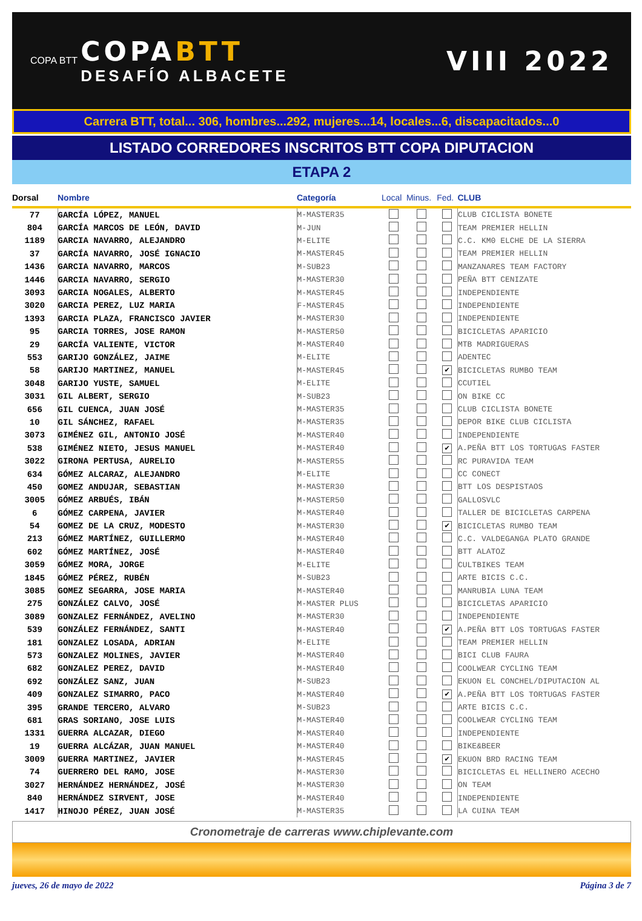COPA BTT
COPABTT
DESAFÍO ALBACETE
VIII 2022
Carrera BTT, total... 306, hombres...292, mujeres...14, locales...6, discapacitados...0
LISTADO CORREDORES INSCRITOS BTT COPA DIPUTACION
ETAPA 2
| Dorsal | Nombre | Categoría | Local | Minus. | Fed. | CLUB |
| --- | --- | --- | --- | --- | --- | --- |
| 77 | GARCÍA LÓPEZ, MANUEL | M-MASTER35 | | | | CLUB CICLISTA BONETE |
| 804 | GARCÍA MARCOS DE LEÓN, DAVID | M-JUN | | | | TEAM PREMIER HELLIN |
| 1189 | GARCIA NAVARRO, ALEJANDRO | M-ELITE | | | | C.C. KM0 ELCHE DE LA SIERRA |
| 37 | GARCÍA NAVARRO, JOSÉ IGNACIO | M-MASTER45 | | | | TEAM PREMIER HELLIN |
| 1436 | GARCIA NAVARRO, MARCOS | M-SUB23 | | | | MANZANARES TEAM FACTORY |
| 1446 | GARCIA NAVARRO, SERGIO | M-MASTER30 | | | | PEÑA BTT CENIZATE |
| 3093 | GARCIA NOGALES, ALBERTO | M-MASTER45 | | | | INDEPENDIENTE |
| 3020 | GARCIA PEREZ, LUZ MARIA | F-MASTER45 | | | | INDEPENDIENTE |
| 1393 | GARCIA PLAZA, FRANCISCO JAVIER | M-MASTER30 | | | | INDEPENDIENTE |
| 95 | GARCIA TORRES, JOSE RAMON | M-MASTER50 | | | | BICICLETAS APARICIO |
| 29 | GARCÍA VALIENTE, VICTOR | M-MASTER40 | | | | MTB MADRIGUERAS |
| 553 | GARIJO GONZÁLEZ, JAIME | M-ELITE | | | | ADENTEC |
| 58 | GARIJO MARTINEZ, MANUEL | M-MASTER45 | | | ✔ | BICICLETAS RUMBO TEAM |
| 3048 | GARIJO YUSTE, SAMUEL | M-ELITE | | | | CCUTIEL |
| 3031 | GIL ALBERT, SERGIO | M-SUB23 | | | | ON BIKE CC |
| 656 | GIL CUENCA, JUAN JOSÉ | M-MASTER35 | | | | CLUB CICLISTA BONETE |
| 10 | GIL SÁNCHEZ, RAFAEL | M-MASTER35 | | | | DEPOR BIKE CLUB CICLISTA |
| 3073 | GIMÉNEZ GIL, ANTONIO JOSÉ | M-MASTER40 | | | | INDEPENDIENTE |
| 538 | GIMÉNEZ NIETO, JESUS MANUEL | M-MASTER40 | | | ✔ | A.PEÑA BTT LOS TORTUGAS FASTER |
| 3022 | GIRONA PERTUSA, AURELIO | M-MASTER55 | | | | RC PURAVIDA TEAM |
| 634 | GÓMEZ ALCARAZ, ALEJANDRO | M-ELITE | | | | CC CONECT |
| 450 | GOMEZ ANDUJAR, SEBASTIAN | M-MASTER30 | | | | BTT LOS DESPISTAOS |
| 3005 | GÓMEZ ARBUÉS, IBÁN | M-MASTER50 | | | | GALLOSVLC |
| 6 | GÓMEZ CARPENA, JAVIER | M-MASTER40 | | | | TALLER DE BICICLETAS CARPENA |
| 54 | GOMEZ DE LA CRUZ, MODESTO | M-MASTER30 | | | ✔ | BICICLETAS RUMBO TEAM |
| 213 | GÓMEZ MARTÍNEZ, GUILLERMO | M-MASTER40 | | | | C.C. VALDEGANGA PLATO GRANDE |
| 602 | GÓMEZ MARTÍNEZ, JOSÉ | M-MASTER40 | | | | BTT ALATOZ |
| 3059 | GÓMEZ MORA, JORGE | M-ELITE | | | | CULTBIKES TEAM |
| 1845 | GÓMEZ PÉREZ, RUBÉN | M-SUB23 | | | | ARTE BICIS C.C. |
| 3085 | GOMEZ SEGARRA, JOSE MARIA | M-MASTER40 | | | | MANRUBIA LUNA TEAM |
| 275 | GONZÁLEZ CALVO, JOSÉ | M-MASTER PLUS | | | | BICICLETAS APARICIO |
| 3089 | GONZALEZ FERNÁNDEZ, AVELINO | M-MASTER30 | | | | INDEPENDIENTE |
| 539 | GONZÁLEZ FERNÁNDEZ, SANTI | M-MASTER40 | | | ✔ | A.PEÑA BTT LOS TORTUGAS FASTER |
| 181 | GONZALEZ LOSADA, ADRIAN | M-ELITE | | | | TEAM PREMIER HELLIN |
| 573 | GONZALEZ MOLINES, JAVIER | M-MASTER40 | | | | BICI CLUB FAURA |
| 682 | GONZALEZ PEREZ, DAVID | M-MASTER40 | | | | COOLWEAR CYCLING TEAM |
| 692 | GONZÁLEZ SANZ, JUAN | M-SUB23 | | | | EKUON EL CONCHEL/DIPUTACION AL |
| 409 | GONZALEZ SIMARRO, PACO | M-MASTER40 | | | ✔ | A.PEÑA BTT LOS TORTUGAS FASTER |
| 395 | GRANDE TERCERO, ALVARO | M-SUB23 | | | | ARTE BICIS C.C. |
| 681 | GRAS SORIANO, JOSE LUIS | M-MASTER40 | | | | COOLWEAR CYCLING TEAM |
| 1331 | GUERRA ALCAZAR, DIEGO | M-MASTER40 | | | | INDEPENDIENTE |
| 19 | GUERRA ALCÁZAR, JUAN MANUEL | M-MASTER40 | | | | BIKE&BEER |
| 3009 | GUERRA MARTINEZ, JAVIER | M-MASTER45 | | | ✔ | EKUON BRD RACING TEAM |
| 74 | GUERRERO DEL RAMO, JOSE | M-MASTER30 | | | | BICICLETAS EL HELLINERO ACECHO |
| 3027 | HERNÁNDEZ HERNÁNDEZ, JOSÉ | M-MASTER30 | | | | ON TEAM |
| 840 | HERNÁNDEZ SIRVENT, JOSE | M-MASTER40 | | | | INDEPENDIENTE |
| 1417 | HINOJO PÉREZ, JUAN JOSÉ | M-MASTER35 | | | | LA CUINA TEAM |
Cronometraje de carreras www.chiplevante.com
jueves, 26 de mayo de 2022 Página 3 de 7